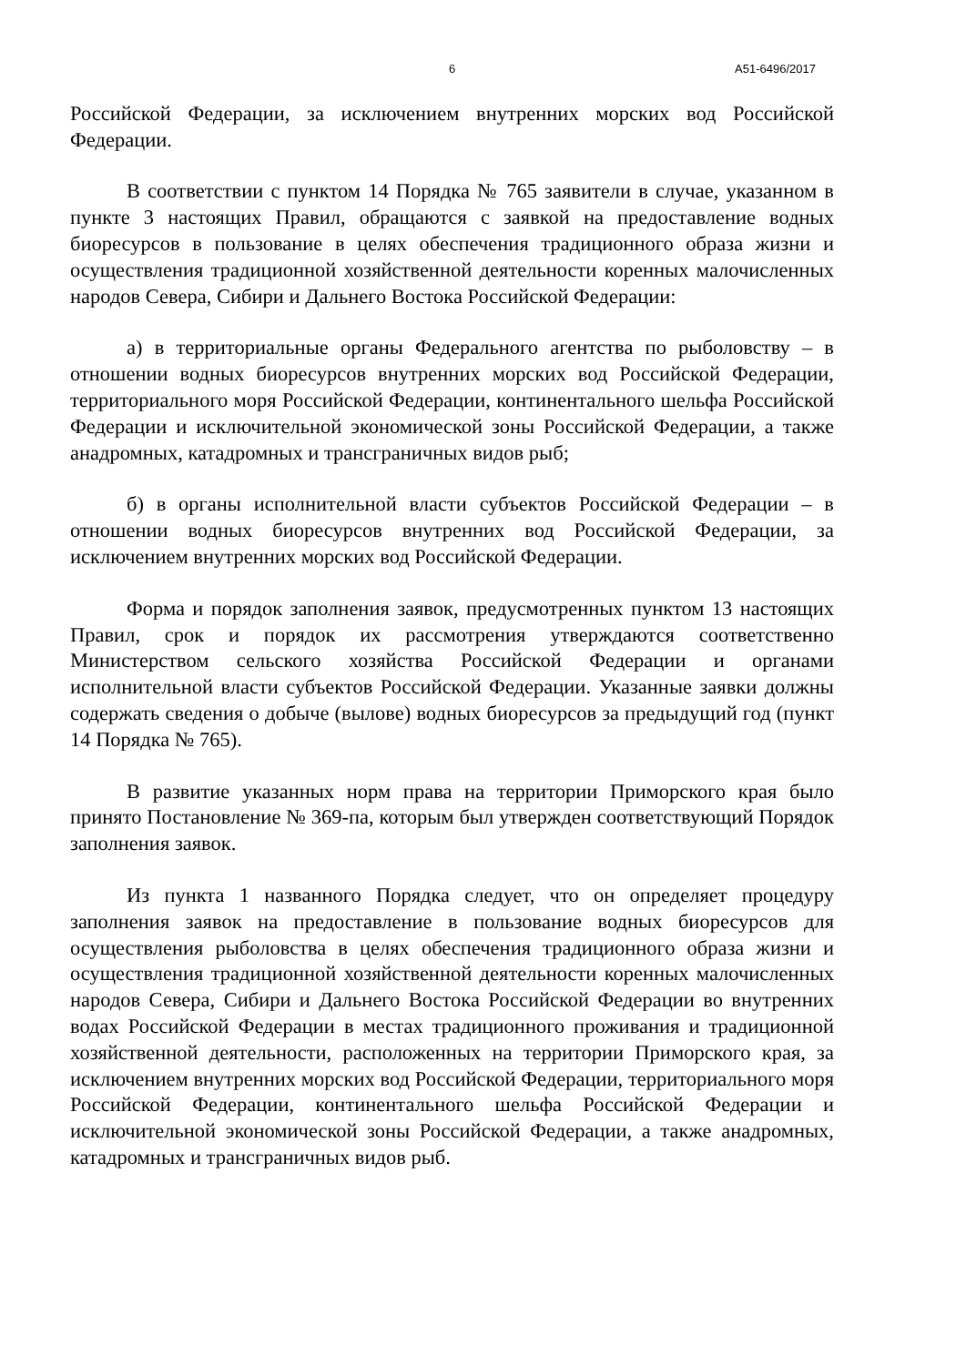6 А51-6496/2017
Российской Федерации, за исключением внутренних морских вод Российской Федерации.
В соответствии с пунктом 14 Порядка № 765 заявители в случае, указанном в пункте 3 настоящих Правил, обращаются с заявкой на предоставление водных биоресурсов в пользование в целях обеспечения традиционного образа жизни и осуществления традиционной хозяйственной деятельности коренных малочисленных народов Севера, Сибири и Дальнего Востока Российской Федерации:
а) в территориальные органы Федерального агентства по рыболовству – в отношении водных биоресурсов внутренних морских вод Российской Федерации, территориального моря Российской Федерации, континентального шельфа Российской Федерации и исключительной экономической зоны Российской Федерации, а также анадромных, катадромных и трансграничных видов рыб;
б) в органы исполнительной власти субъектов Российской Федерации – в отношении водных биоресурсов внутренних вод Российской Федерации, за исключением внутренних морских вод Российской Федерации.
Форма и порядок заполнения заявок, предусмотренных пунктом 13 настоящих Правил, срок и порядок их рассмотрения утверждаются соответственно Министерством сельского хозяйства Российской Федерации и органами исполнительной власти субъектов Российской Федерации. Указанные заявки должны содержать сведения о добыче (вылове) водных биоресурсов за предыдущий год (пункт 14 Порядка № 765).
В развитие указанных норм права на территории Приморского края было принято Постановление № 369-па, которым был утвержден соответствующий Порядок заполнения заявок.
Из пункта 1 названного Порядка следует, что он определяет процедуру заполнения заявок на предоставление в пользование водных биоресурсов для осуществления рыболовства в целях обеспечения традиционного образа жизни и осуществления традиционной хозяйственной деятельности коренных малочисленных народов Севера, Сибири и Дальнего Востока Российской Федерации во внутренних водах Российской Федерации в местах традиционного проживания и традиционной хозяйственной деятельности, расположенных на территории Приморского края, за исключением внутренних морских вод Российской Федерации, территориального моря Российской Федерации, континентального шельфа Российской Федерации и исключительной экономической зоны Российской Федерации, а также анадромных, катадромных и трансграничных видов рыб.